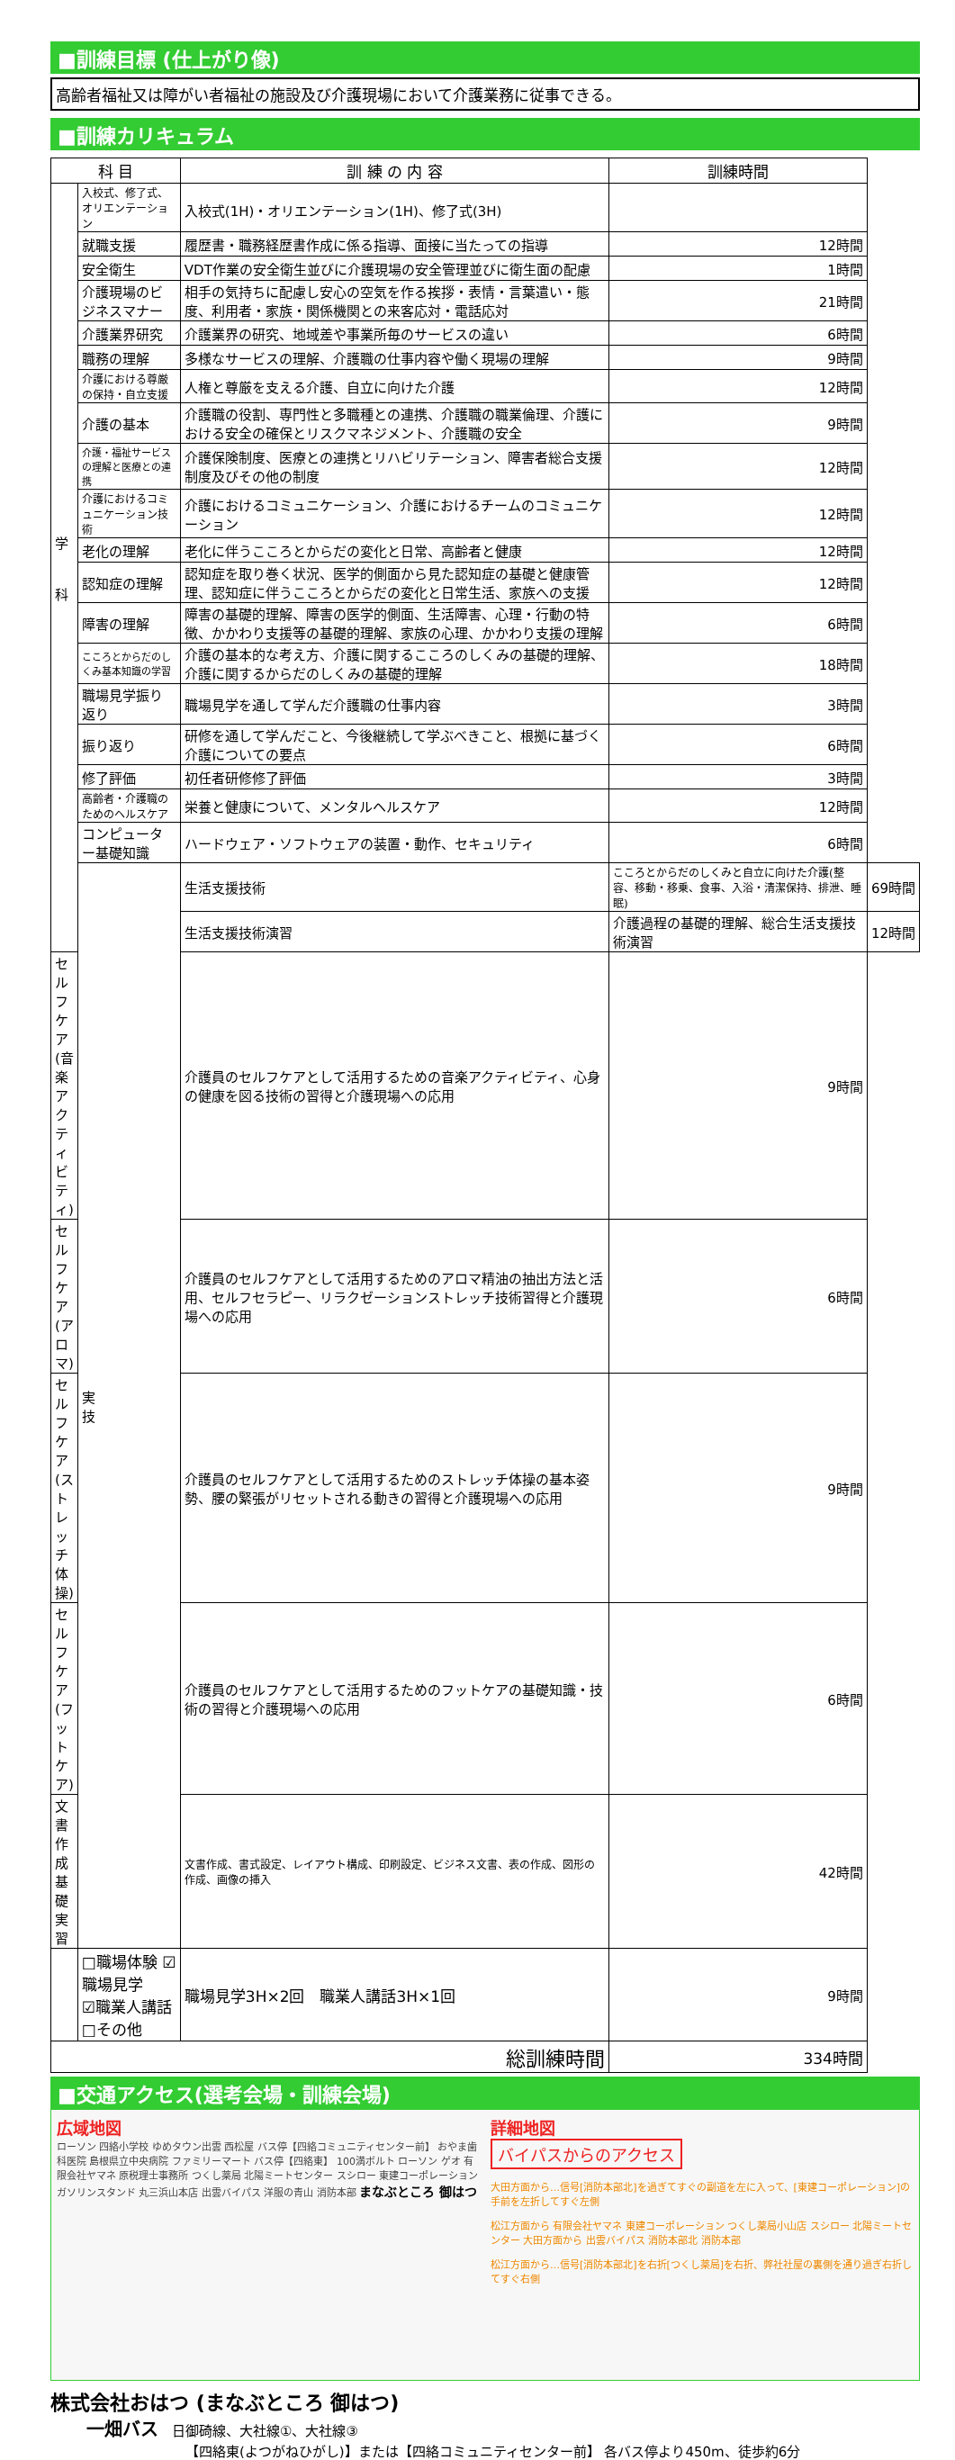■訓練目標 (仕上がり像)
高齢者福祉又は障がい者福祉の施設及び介護現場において介護業務に従事できる。
■訓練カリキュラム
| 科 目 | | 訓 練 の 内 容 | 訓練時間 | |
| --- | --- | --- | --- | --- |
| 学 科 | 入校式、修了式、オリエンテーション | 入校式(1H)・オリエンテーション(1H)、修了式(3H) | | |
| | 就職支援 | 履歴書・職務経歴書作成に係る指導、面接に当たっての指導 | 12時間 | |
| | 安全衛生 | VDT作業の安全衛生並びに介護現場の安全管理並びに衛生面の配慮 | 1時間 | |
| | 介護現場のビジネスマナー | 相手の気持ちに配慮し安心の空気を作る挨拶・表情・言葉遣い・態度、利用者・家族・関係機関との来客応対・電話応対 | 21時間 | |
| | 介護業界研究 | 介護業界の研究、地域差や事業所毎のサービスの違い | 6時間 | |
| | 職務の理解 | 多様なサービスの理解、介護職の仕事内容や働く現場の理解 | 9時間 | |
| | 介護における尊厳の保持・自立支援 | 人権と尊厳を支える介護、自立に向けた介護 | 12時間 | |
| | 介護の基本 | 介護職の役割、専門性と多職種との連携、介護職の職業倫理、介護における安全の確保とリスクマネジメント、介護職の安全 | 9時間 | |
| | 介護・福祉サービスの理解と医療との連携 | 介護保険制度、医療との連携とリハビリテーション、障害者総合支援制度及びその他の制度 | 12時間 | |
| | 介護におけるコミュニケーション技術 | 介護におけるコミュニケーション、介護におけるチームのコミュニケーション | 12時間 | |
| | 老化の理解 | 老化に伴うこころとからだの変化と日常、高齢者と健康 | 12時間 | |
| | 認知症の理解 | 認知症を取り巻く状況、医学的側面から見た認知症の基礎と健康管理、認知症に伴うこころとからだの変化と日常生活、家族への支援 | 12時間 | |
| | 障害の理解 | 障害の基礎的理解、障害の医学的側面、生活障害、心理・行動の特徴、かかわり支援等の基礎的理解、家族の心理、かかわり支援の理解 | 6時間 | |
| | こころとからだのしくみ基本知識の学習 | 介護の基本的な考え方、介護に関するこころのしくみの基礎的理解、介護に関するからだのしくみの基礎的理解 | 18時間 | |
| | 職場見学振り返り | 職場見学を通して学んだ介護職の仕事内容 | 3時間 | |
| | 振り返り | 研修を通して学んだこと、今後継続して学ぶべきこと、根拠に基づく介護についての要点 | 6時間 | |
| | 修了評価 | 初任者研修修了評価 | 3時間 | |
| | 高齢者・介護職のためのヘルスケア | 栄養と健康について、メンタルヘルスケア | 12時間 | |
| | コンピューター基礎知識 | ハードウェア・ソフトウェアの装置・動作、セキュリティ | 6時間 | |
| | 実 技 | 生活支援技術 | こころとからだのしくみと自立に向けた介護(整容、移動・移乗、食事、入浴・清潔保持、排泄、睡眠) | 69時間 |
| | | 生活支援技術演習 | 介護過程の基礎的理解、総合生活支援技術演習 | 12時間 |
| セルフケア(音楽アクティビティ) | | 介護員のセルフケアとして活用するための音楽アクティビティ、心身の健康を図る技術の習得と介護現場への応用 | 9時間 | |
| セルフケア(アロマ) | | 介護員のセルフケアとして活用するためのアロマ精油の抽出方法と活用、セルフセラピー、リラクゼーションストレッチ技術習得と介護現場への応用 | 6時間 | |
| セルフケア(ストレッチ体操) | | 介護員のセルフケアとして活用するためのストレッチ体操の基本姿勢、腰の緊張がリセットされる動きの習得と介護現場への応用 | 9時間 | |
| セルフケア(フットケア) | | 介護員のセルフケアとして活用するためのフットケアの基礎知識・技術の習得と介護現場への応用 | 6時間 | |
| 文書作成基礎実習 | | 文書作成、書式設定、レイアウト構成、印刷設定、ビジネス文書、表の作成、図形の作成、画像の挿入 | 42時間 | |
| | □職場体験 ☑職場見学 ☑職業人講話 □その他 | 職場見学3H×2回 職業人講話3H×1回 | 9時間 | |
| 総訓練時間 | | | 334時間 | |
■交通アクセス(選考会場・訓練会場)
広域地図
ローソン 四絡小学校 ゆめタウン出雲 西松屋 バス停【四絡コミュニティセンター前】 おやま歯科医院 島根県立中央病院 ファミリーマート バス停【四絡東】 100満ボルト ローソン ゲオ 有限会社ヤマネ 原税理士事務所 つくし薬局 北陽ミートセンター スシロー 東建コーポレーション ガソリンスタンド 丸三浜山本店 出雲バイパス 洋服の青山 消防本部 まなぶところ 御はつ
詳細地図
バイパスからのアクセス
大田方面から…信号[消防本部北]を過ぎてすぐの副道を左に入って、[東建コーポレーション]の手前を左折してすぐ左側
松江方面から 有限会社ヤマネ 東建コーポレーション つくし薬局小山店 スシロー 北陽ミートセンター 大田方面から 出雲バイパス 消防本部北 消防本部
松江方面から…信号[消防本部北]を右折[つくし薬局]を右折、弊社社屋の裏側を通り過ぎ右折してすぐ右側
株式会社おはつ (まなぶところ 御はつ)
一畑バス　日御碕線、大社線①、大社線③
【四絡東(よつがねひがし)】または【四絡コミュニティセンター前】 各バス停より450m、徒歩約6分